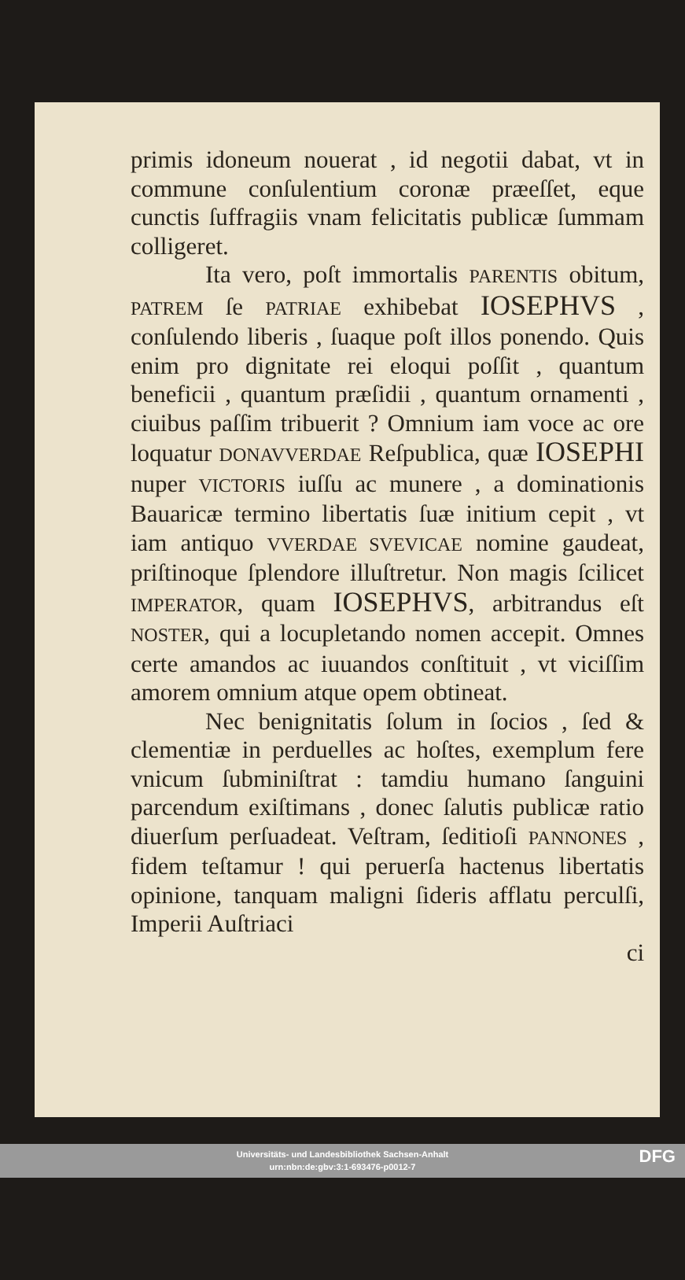primis idoneum nouerat , id negotii dabat, vt in commune conſulentium coronæ præeſſet, eque cunctis ſuffragiis vnam felicitatis publicæ ſummam colligeret.
Ita vero, poſt immortalis PARENTIS obitum, PATREM ſe PATRIAE exhibebat IOSEPHVS , conſulendo liberis , ſuaque poſt illos ponendo. Quis enim pro dignitate rei eloqui poſſit , quantum beneficii , quantum præſidii , quantum ornamenti , ciuibus paſſim tribuerit ? Omnium iam voce ac ore loquatur DONAVVERDAE Reſpublica, quæ IOSEPHI nuper VICTORIS iuſſu ac munere , a dominationis Bauaricæ termino libertatis ſuæ initium cepit , vt iam antiquo VVERDAE SVEVICAE nomine gaudeat, priſtinoque ſplendore illuſtretur. Non magis ſcilicet IMPERATOR, quam IOSEPHVS, arbitrandus eſt NOSTER, qui a locupletando nomen accepit. Omnes certe amandos ac iuuandos conſtituit , vt viciſſim amorem omnium atque opem obtineat.
Nec benignitatis ſolum in ſocios , ſed & clementiæ in perduelles ac hoſtes, exemplum fere vnicum ſubminiſtrat : tamdiu humano ſanguini parcendum exiſtimans , donec ſalutis publicæ ratio diuerſum perſuadeat. Veſtram, ſeditioſi PANNONES , fidem teſtamur ! qui peruerſa hactenus libertatis opinione, tanquam maligni ſideris afflatu perculſi, Imperii Auſtriaci
ci
Universitäts- und Landesbibliothek Sachsen-Anhalt
urn:nbn:de:gbv:3:1-693476-p0012-7
DFG